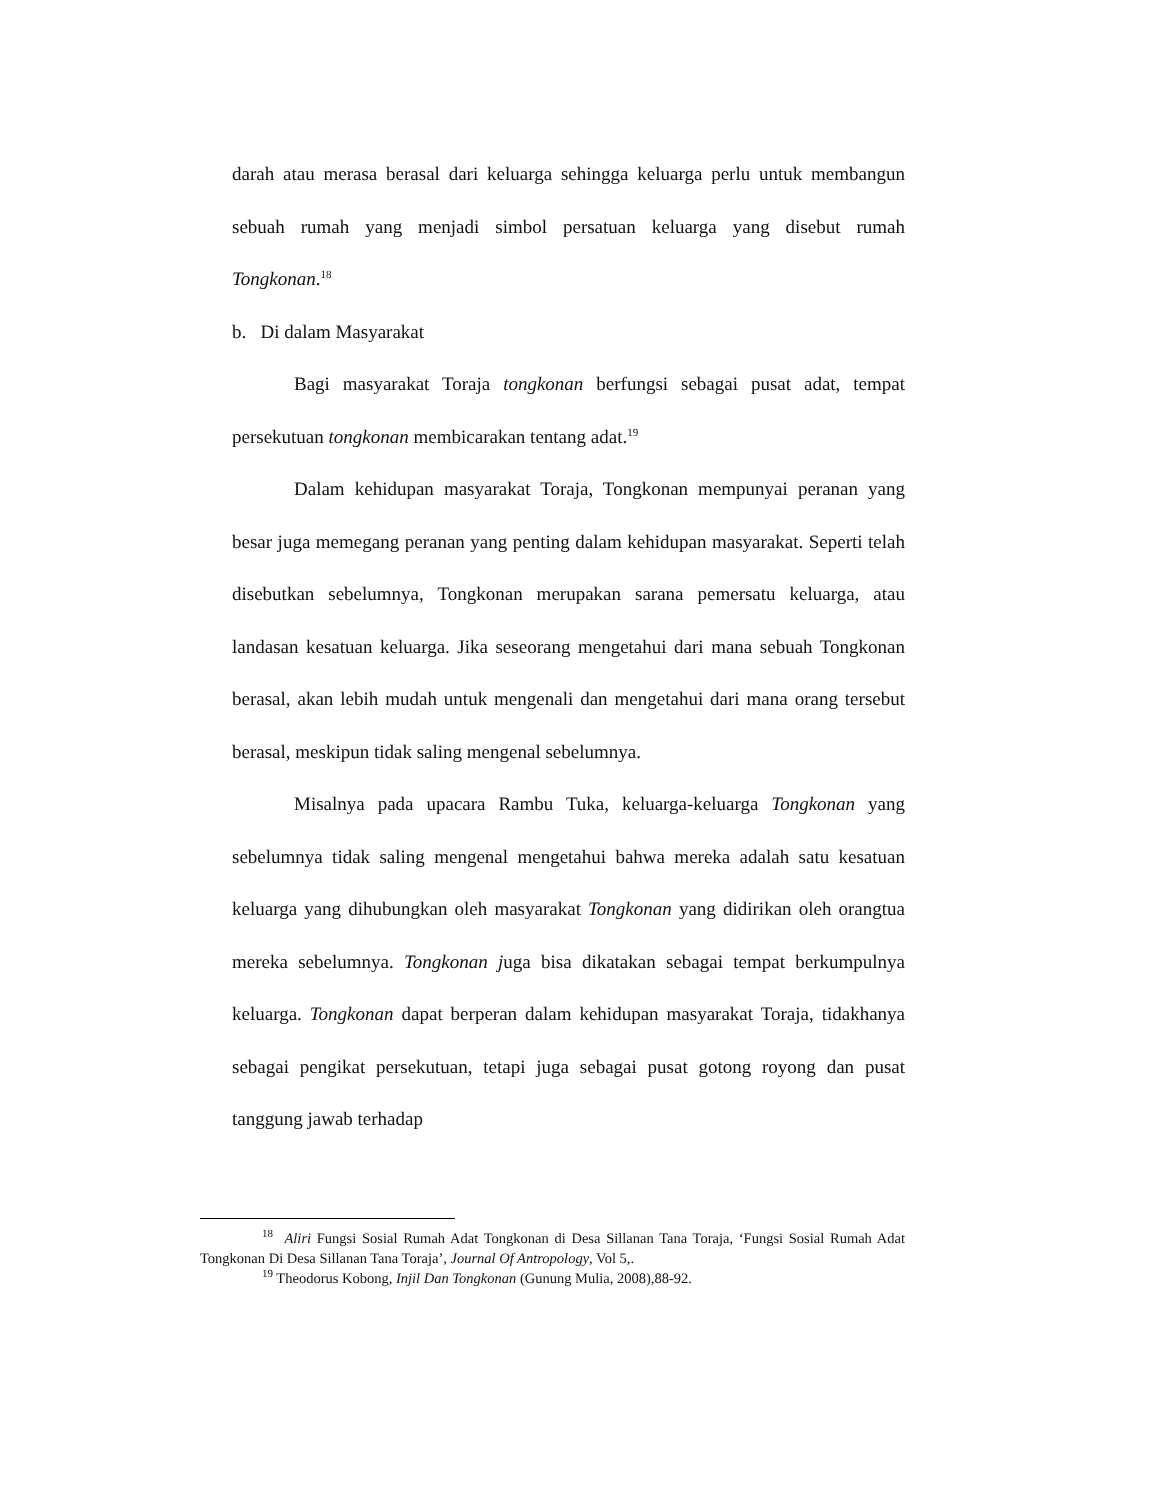darah atau merasa berasal dari keluarga sehingga keluarga perlu untuk membangun sebuah rumah yang menjadi simbol persatuan keluarga yang disebut rumah Tongkonan.<sup>18</sup>
b. Di dalam Masyarakat
Bagi masyarakat Toraja tongkonan berfungsi sebagai pusat adat, tempat persekutuan tongkonan membicarakan tentang adat.<sup>19</sup>
Dalam kehidupan masyarakat Toraja, Tongkonan mempunyai peranan yang besar juga memegang peranan yang penting dalam kehidupan masyarakat. Seperti telah disebutkan sebelumnya, Tongkonan merupakan sarana pemersatu keluarga, atau landasan kesatuan keluarga. Jika seseorang mengetahui dari mana sebuah Tongkonan berasal, akan lebih mudah untuk mengenali dan mengetahui dari mana orang tersebut berasal, meskipun tidak saling mengenal sebelumnya.
Misalnya pada upacara Rambu Tuka, keluarga-keluarga Tongkonan yang sebelumnya tidak saling mengenal mengetahui bahwa mereka adalah satu kesatuan keluarga yang dihubungkan oleh masyarakat Tongkonan yang didirikan oleh orangtua mereka sebelumnya. Tongkonan juga bisa dikatakan sebagai tempat berkumpulnya keluarga. Tongkonan dapat berperan dalam kehidupan masyarakat Toraja, tidakhanya sebagai pengikat persekutuan, tetapi juga sebagai pusat gotong royong dan pusat tanggung jawab terhadap
<sup>18</sup> Aliri Fungsi Sosial Rumah Adat Tongkonan di Desa Sillanan Tana Toraja, ‘Fungsi Sosial Rumah Adat Tongkonan Di Desa Sillanan Tana Toraja’, Journal Of Antropology, Vol 5,.
<sup>19</sup> Theodorus Kobong, Injil Dan Tongkonan (Gunung Mulia, 2008),88-92.